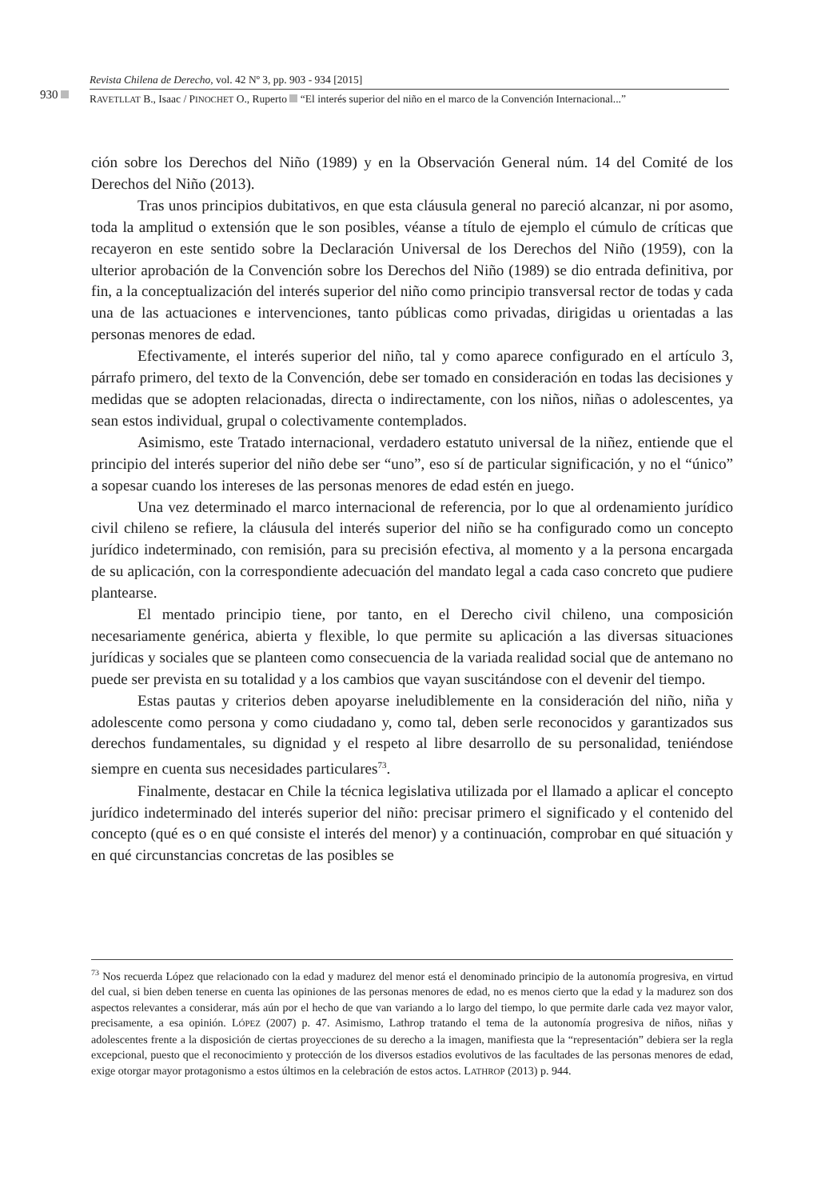930
Revista Chilena de Derecho, vol. 42 Nº 3, pp. 903 - 934 [2015]
RAVETLLAT B., Isaac / PINOCHET O., Ruperto “El interés superior del niño en el marco de la Convención Internacional...”
ción sobre los Derechos del Niño (1989) y en la Observación General núm. 14 del Comité de los Derechos del Niño (2013).
Tras unos principios dubitativos, en que esta cláusula general no pareció alcanzar, ni por asomo, toda la amplitud o extensión que le son posibles, véanse a título de ejemplo el cúmulo de críticas que recayeron en este sentido sobre la Declaración Universal de los Derechos del Niño (1959), con la ulterior aprobación de la Convención sobre los Derechos del Niño (1989) se dio entrada definitiva, por fin, a la conceptualización del interés superior del niño como principio transversal rector de todas y cada una de las actuaciones e intervenciones, tanto públicas como privadas, dirigidas u orientadas a las personas menores de edad.
Efectivamente, el interés superior del niño, tal y como aparece configurado en el artículo 3, párrafo primero, del texto de la Convención, debe ser tomado en consideración en todas las decisiones y medidas que se adopten relacionadas, directa o indirectamente, con los niños, niñas o adolescentes, ya sean estos individual, grupal o colectivamente contemplados.
Asimismo, este Tratado internacional, verdadero estatuto universal de la niñez, entiende que el principio del interés superior del niño debe ser “uno”, eso sí de particular significación, y no el “único” a sopesar cuando los intereses de las personas menores de edad estén en juego.
Una vez determinado el marco internacional de referencia, por lo que al ordenamiento jurídico civil chileno se refiere, la cláusula del interés superior del niño se ha configurado como un concepto jurídico indeterminado, con remisión, para su precisión efectiva, al momento y a la persona encargada de su aplicación, con la correspondiente adecuación del mandato legal a cada caso concreto que pudiere plantearse.
El mentado principio tiene, por tanto, en el Derecho civil chileno, una composición necesariamente genérica, abierta y flexible, lo que permite su aplicación a las diversas situaciones jurídicas y sociales que se planteen como consecuencia de la variada realidad social que de antemano no puede ser prevista en su totalidad y a los cambios que vayan suscitándose con el devenir del tiempo.
Estas pautas y criterios deben apoyarse ineludiblemente en la consideración del niño, niña y adolescente como persona y como ciudadano y, como tal, deben serle reconocidos y garantizados sus derechos fundamentales, su dignidad y el respeto al libre desarrollo de su personalidad, teniéndose siempre en cuenta sus necesidades particulares<sup>73</sup>.
Finalmente, destacar en Chile la técnica legislativa utilizada por el llamado a aplicar el concepto jurídico indeterminado del interés superior del niño: precisar primero el significado y el contenido del concepto (qué es o en qué consiste el interés del menor) y a continuación, comprobar en qué situación y en qué circunstancias concretas de las posibles se
<sup>73</sup> Nos recuerda López que relacionado con la edad y madurez del menor está el denominado principio de la autonomía progresiva, en virtud del cual, si bien deben tenerse en cuenta las opiniones de las personas menores de edad, no es menos cierto que la edad y la madurez son dos aspectos relevantes a considerar, más aún por el hecho de que van variando a lo largo del tiempo, lo que permite darle cada vez mayor valor, precisamente, a esa opinión. LÓPEZ (2007) p. 47. Asimismo, Lathrop tratando el tema de la autonomía progresiva de niños, niñas y adolescentes frente a la disposición de ciertas proyecciones de su derecho a la imagen, manifiesta que la “representación” debiera ser la regla excepcional, puesto que el reconocimiento y protección de los diversos estadios evolutivos de las facultades de las personas menores de edad, exige otorgar mayor protagonismo a estos últimos en la celebración de estos actos. LATHROP (2013) p. 944.